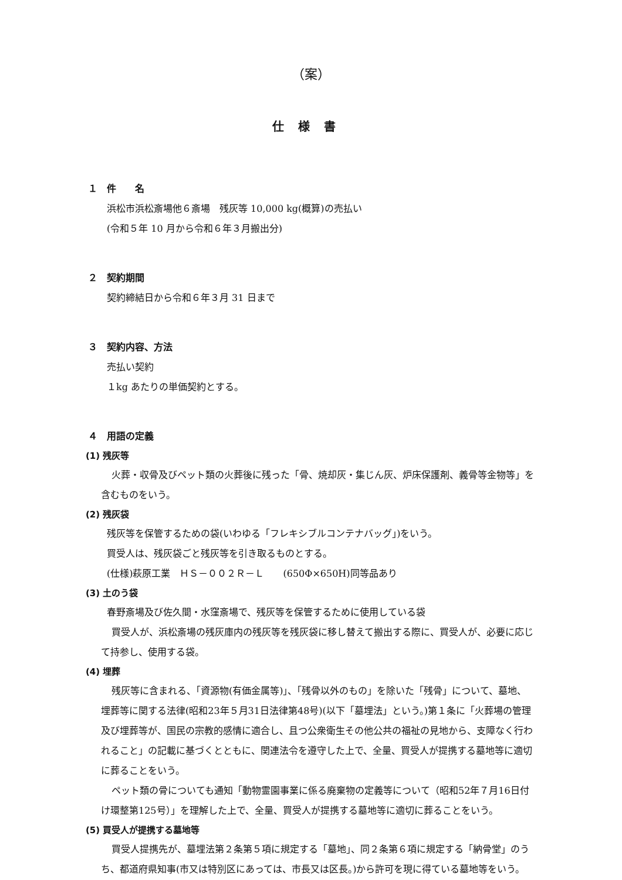（案）
仕様書
１　件　　名
浜松市浜松斎場他６斎場　残灰等 10,000 kg(概算)の売払い
(令和５年 10 月から令和６年３月搬出分)
２　契約期間
契約締結日から令和６年３月 31 日まで
３　契約内容、方法
売払い契約
１kg あたりの単価契約とする。
４　用語の定義
(1) 残灰等
火葬・収骨及びペット類の火葬後に残った「骨、焼却灰・集じん灰、炉床保護剤、義骨等金物等」を含むものをいう。
(2) 残灰袋
残灰等を保管するための袋(いわゆる「フレキシブルコンテナバッグ」)をいう。
買受人は、残灰袋ごと残灰等を引き取るものとする。
(仕様)萩原工業　ＨＳ－００２Ｒ－Ｌ　　(650Φ×650H)同等品あり
(3) 土のう袋
春野斎場及び佐久間・水窪斎場で、残灰等を保管するために使用している袋
買受人が、浜松斎場の残灰庫内の残灰等を残灰袋に移し替えて搬出する際に、買受人が、必要に応じて持参し、使用する袋。
(4) 埋葬
残灰等に含まれる、「資源物(有価金属等)」、「残骨以外のもの」を除いた「残骨」について、墓地、埋葬等に関する法律(昭和23年５月31日法律第48号)(以下「墓埋法」という。)第１条に「火葬場の管理及び埋葬等が、国民の宗教的感情に適合し、且つ公衆衛生その他公共の福祉の見地から、支障なく行われること」の記載に基づくとともに、関連法令を遵守した上で、全量、買受人が提携する墓地等に適切に葬ることをいう。
ペット類の骨についても通知「動物霊園事業に係る廃棄物の定義等について（昭和52年７月16日付け環整第125号）」を理解した上で、全量、買受人が提携する墓地等に適切に葬ることをいう。
(5) 買受人が提携する墓地等
買受人提携先が、墓埋法第２条第５項に規定する「墓地」、同２条第６項に規定する「納骨堂」のうち、都道府県知事(市又は特別区にあっては、市長又は区長。)から許可を現に得ている墓地等をいう。